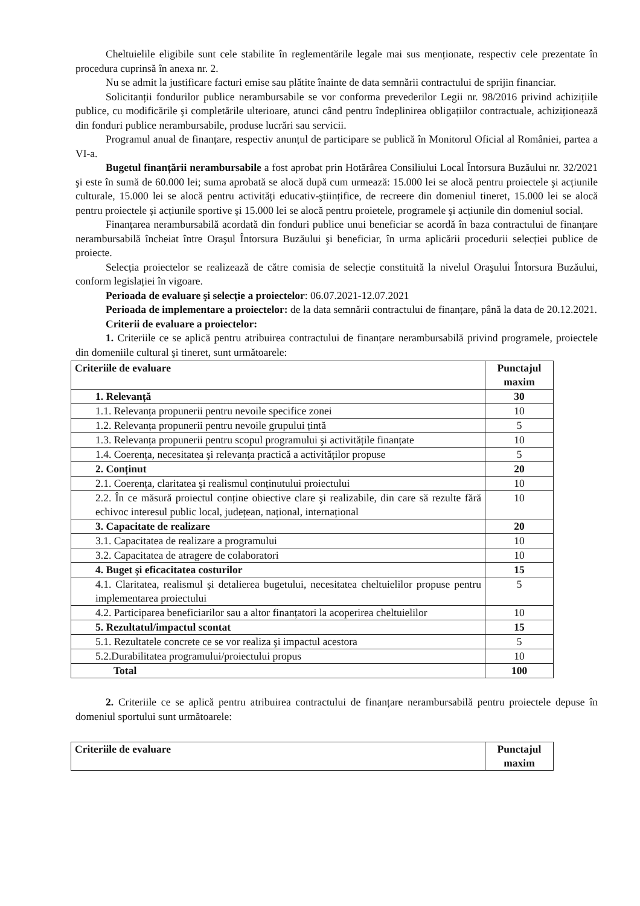Cheltuielile eligibile sunt cele stabilite în reglementările legale mai sus menționate, respectiv cele prezentate în procedura cuprinsă în anexa nr. 2.
Nu se admit la justificare facturi emise sau plătite înainte de data semnării contractului de sprijin financiar.
Solicitanții fondurilor publice nerambursabile se vor conforma prevederilor Legii nr. 98/2016 privind achizițiile publice, cu modificările şi completările ulterioare, atunci când pentru îndeplinirea obligațiilor contractuale, achiziționează din fonduri publice nerambursabile, produse lucrări sau servicii.
Programul anual de finanțare, respectiv anunțul de participare se publică în Monitorul Oficial al României, partea a VI-a.
Bugetul finanțării nerambursabile a fost aprobat prin Hotărârea Consiliului Local Întorsura Buzăului nr. 32/2021 şi este în sumă de 60.000 lei; suma aprobată se alocă după cum urmează: 15.000 lei se alocă pentru proiectele şi acțiunile culturale, 15.000 lei se alocă pentru activități educativ-ştiințifice, de recreere din domeniul tineret, 15.000 lei se alocă pentru proiectele şi acțiunile sportive şi 15.000 lei se alocă pentru proietele, programele şi acțiunile din domeniul social.
Finanțarea nerambursabilă acordată din fonduri publice unui beneficiar se acordă în baza contractului de finanțare nerambursabilă încheiat între Oraşul Întorsura Buzăului şi beneficiar, în urma aplicării procedurii selecției publice de proiecte.
Selecția proiectelor se realizează de către comisia de selecție constituită la nivelul Oraşului Întorsura Buzăului, conform legislației în vigoare.
Perioada de evaluare şi selecție a proiectelor: 06.07.2021-12.07.2021
Perioada de implementare a proiectelor: de la data semnării contractului de finanțare, până la data de 20.12.2021.
Criterii de evaluare a proiectelor:
1. Criteriile ce se aplică pentru atribuirea contractului de finanțare nerambursabilă privind programele, proiectele din domeniile cultural şi tineret, sunt următoarele:
| Criteriile de evaluare | Punctajul maxim |
| --- | --- |
| 1. Relevanță | 30 |
| 1.1. Relevanța propunerii pentru nevoile specifice zonei | 10 |
| 1.2. Relevanța propunerii pentru nevoile grupului țintă | 5 |
| 1.3. Relevanța propunerii pentru scopul programului şi activitățile finanțate | 10 |
| 1.4. Coerența, necesitatea şi relevanța practică a activităților propuse | 5 |
| 2. Conținut | 20 |
| 2.1. Coerența, claritatea şi realismul conținutului proiectului | 10 |
| 2.2. În ce măsură proiectul conține obiective clare şi realizabile, din care să rezulte fără echivoc interesul public local, județean, național, internațional | 10 |
| 3. Capacitate de realizare | 20 |
| 3.1. Capacitatea de realizare a programului | 10 |
| 3.2. Capacitatea de atragere de colaboratori | 10 |
| 4. Buget şi eficacitatea costurilor | 15 |
| 4.1. Claritatea, realismul şi detalierea bugetului, necesitatea cheltuielilor propuse pentru implementarea proiectului | 5 |
| 4.2. Participarea beneficiarilor sau a altor finanțatori la acoperirea cheltuielilor | 10 |
| 5. Rezultatul/impactul scontat | 15 |
| 5.1. Rezultatele concrete ce se vor realiza şi impactul acestora | 5 |
| 5.2.Durabilitatea programului/proiectului propus | 10 |
| Total | 100 |
2. Criteriile ce se aplică pentru atribuirea contractului de finanțare nerambursabilă pentru proiectele depuse în domeniul sportului sunt următoarele:
| Criteriile de evaluare | Punctajul maxim |
| --- | --- |